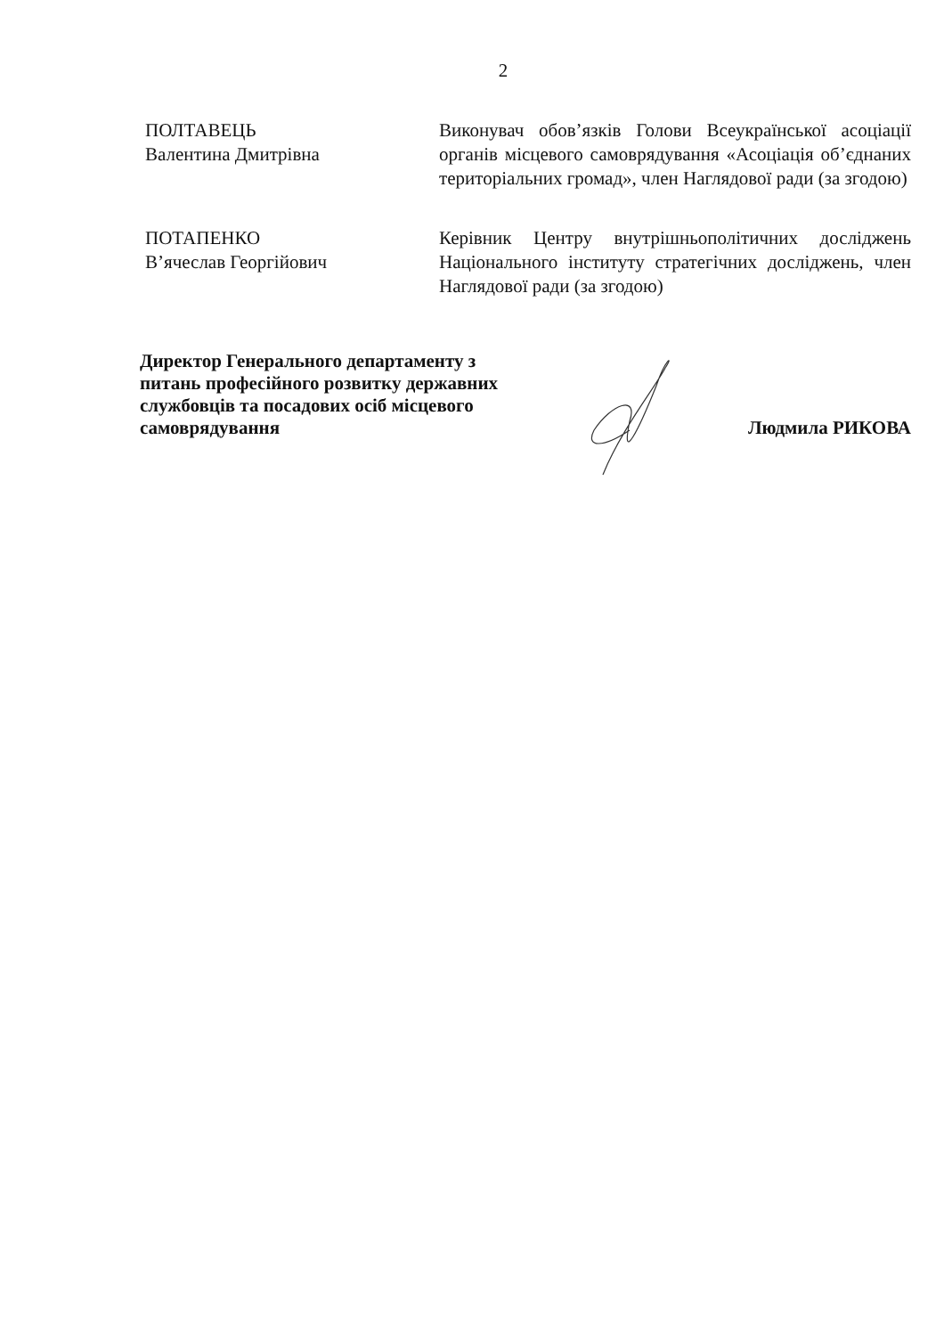2
ПОЛТАВЕЦЬ
Валентина Дмитрівна
Виконувач обов’язків Голови Всеукраїнської асоціації органів місцевого самоврядування «Асоціація об’єднаних територіальних громад», член Наглядової ради (за згодою)
ПОТАПЕНКО
В’ячеслав Георгійович
Керівник Центру внутрішньополітичних досліджень Національного інституту стратегічних досліджень, член Наглядової ради (за згодою)
Директор Генерального департаменту з питань професійного розвитку державних службовців та посадових осіб місцевого самоврядування
Людмила РИКОВА